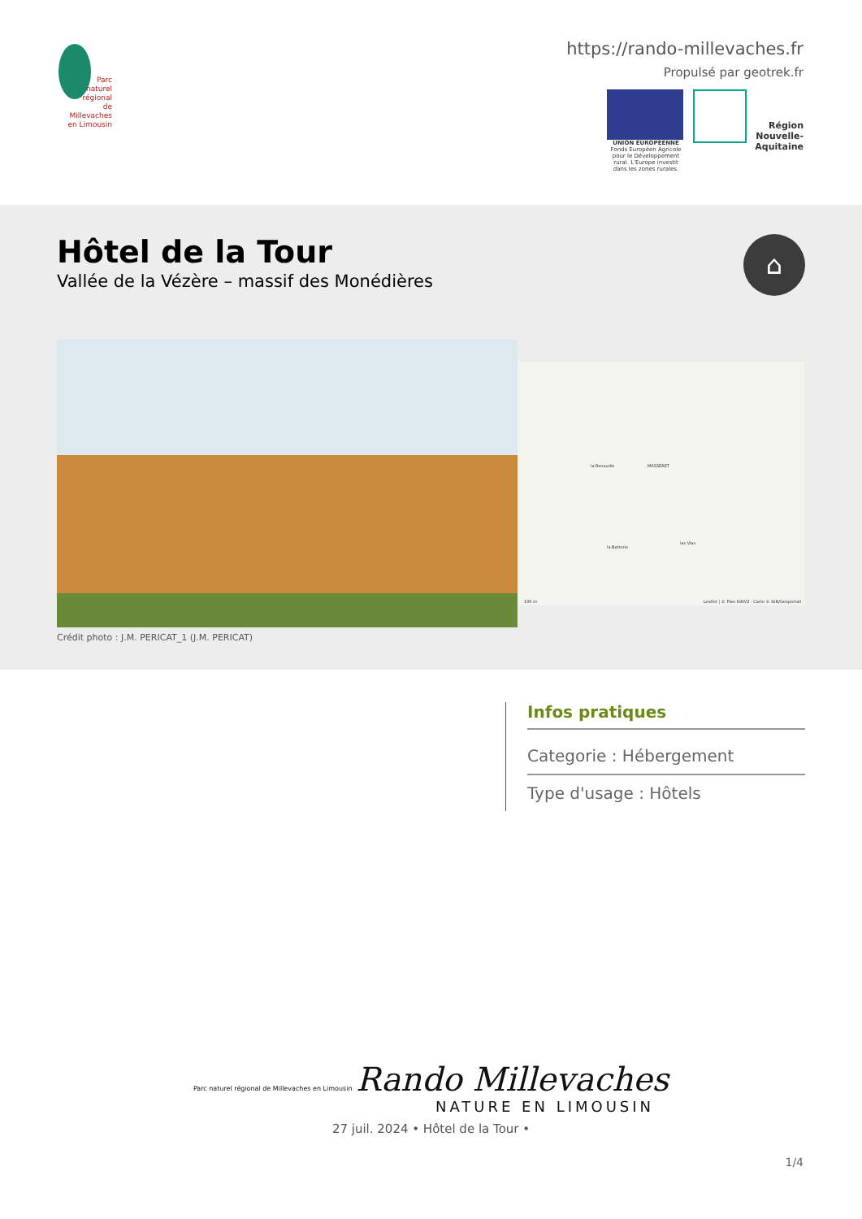Parc
naturel
régional
de Millevaches
en Limousin
https://rando-millevaches.fr
Propulsé par geotrek.fr
UNION EUROPEENNE
Fonds Européen Agricole pour le Développement rural. L'Europe investit dans les zones rurales.
Région Nouvelle-Aquitaine
Hôtel de la Tour
Vallée de la Vézère – massif des Monédières
⌂
la Renaudie MASSERET
la Batterie
las Vias
Leaflet | © Plan IGNV2 - Carte © IGN/Geoportail 100 m
Crédit photo : J.M. PERICAT_1 (J.M. PERICAT)
Infos pratiques
Categorie : Hébergement
Type d'usage : Hôtels
Parc naturel régional de Millevaches en Limousin Rando Millevaches
NATURE EN LIMOUSIN
27 juil. 2024 • Hôtel de la Tour •
1/4